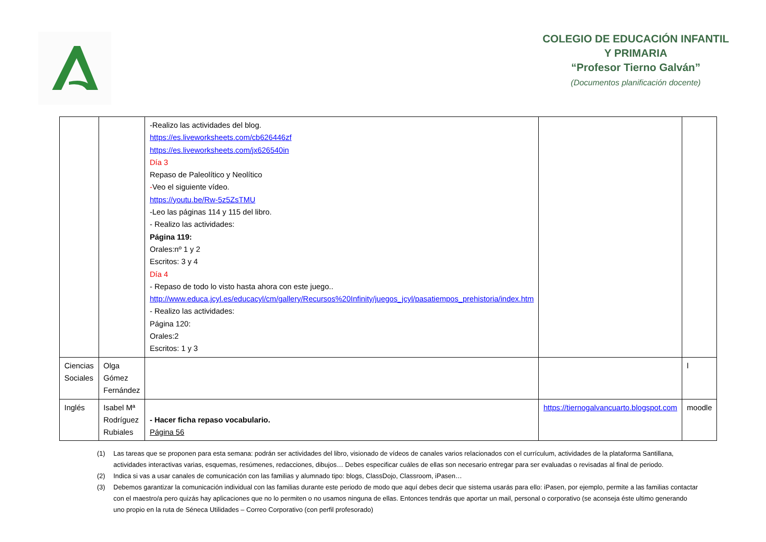COLEGIO DE EDUCACIÓN INFANTIL Y PRIMARIA
“Profesor Tierno Galván”
(Documentos planificación docente)
| | | -Realizo las actividades del blog. https://es.liveworksheets.com/cb626446zf https://es.liveworksheets.com/jx626540in Día 3 Repaso de Paleolítico y Neolítico - Veo el siguiente vídeo. https://youtu.be/Rw-5z5ZsTMU -Leo las páginas 114 y 115 del libro. - Realizo las actividades: Página 119: Orales:nº 1 y 2 Escritos: 3 y 4 Día 4 - Repaso de todo lo visto hasta ahora con este juego.. http://www.educa.jcyl.es/educacyl/cm/gallery/Recursos%20Infinity/juegos_jcyl/pasatiempos_prehistoria/index.htm - Realizo las actividades: Página 120: Orales:2 Escritos: 1 y 3 | | |
| Ciencias Sociales | Olga Gómez Fernández | | | l |
| Inglés | Isabel Mª Rodríguez Rubiales | - Hacer ficha repaso vocabulario. Página 56 | https://tiernogalvancuarto.blogspot.com | moodle |
(1) Las tareas que se proponen para esta semana: podrán ser actividades del libro, visionado de vídeos de canales varios relacionados con el currículum, actividades de la plataforma Santillana, actividades interactivas varias, esquemas, resúmenes, redacciones, dibujos… Debes especificar cuáles de ellas son necesario entregar para ser evaluadas o revisadas al final de periodo.
(2) Indica si vas a usar canales de comunicación con las familias y alumnado tipo: blogs, ClassDojo, Classroom, iPasen…
(3) Debemos garantizar la comunicación individual con las familias durante este periodo de modo que aquí debes decir que sistema usarás para ello: iPasen, por ejemplo, permite a las familias contactar con el maestro/a pero quizás hay aplicaciones que no lo permiten o no usamos ninguna de ellas. Entonces tendrás que aportar un mail, personal o corporativo (se aconseja éste ultimo generando uno propio en la ruta de Séneca Utilidades – Correo Corporativo (con perfil profesorado)